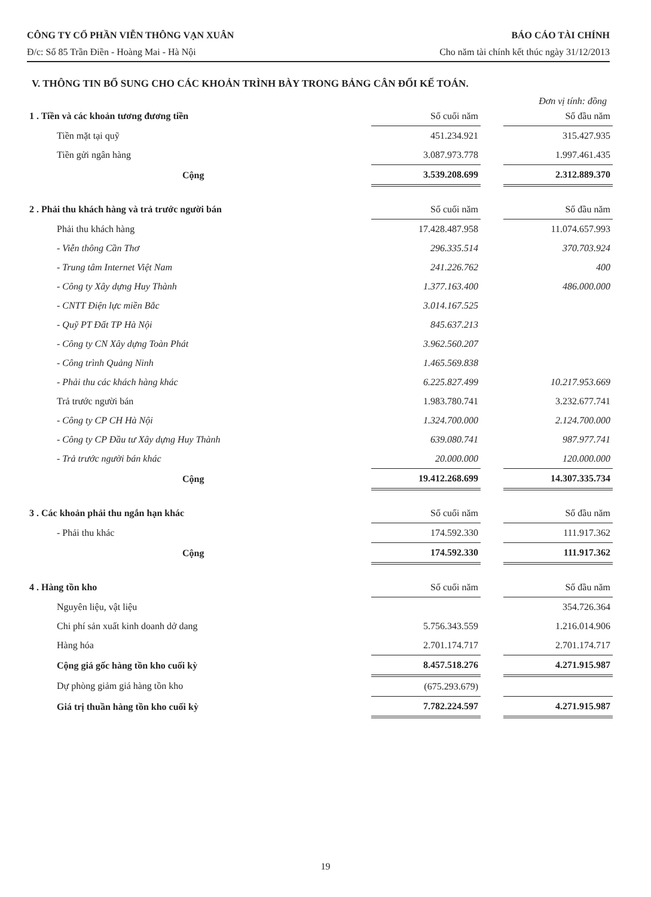CÔNG TY CỔ PHẦN VIỄN THÔNG VẠN XUÂN BÁO CÁO TÀI CHÍNH
Đ/c: Số 85 Trần Điền - Hoàng Mai - Hà Nội Cho năm tài chính kết thúc ngày 31/12/2013
V. THÔNG TIN BỔ SUNG CHO CÁC KHOẢN TRÌNH BÀY TRONG BẢNG CÂN ĐỐI KẾ TOÁN.
Đơn vị tính: đồng
| 1 . Tiền và các khoản tương đương tiền | Số cuối năm | | Số đầu năm |
| Tiền mặt tại quỹ | 451.234.921 | | 315.427.935 |
| Tiền gửi ngân hàng | 3.087.973.778 | | 1.997.461.435 |
| Cộng | 3.539.208.699 | | 2.312.889.370 |
| 2 . Phải thu khách hàng và trả trước người bán | Số cuối năm | | Số đầu năm |
| Phải thu khách hàng | 17.428.487.958 | | 11.074.657.993 |
| - Viễn thông Cần Thơ | 296.335.514 | | 370.703.924 |
| - Trung tâm Internet Việt Nam | 241.226.762 | | 400 |
| - Công ty Xây dựng Huy Thành | 1.377.163.400 | | 486.000.000 |
| - CNTT Điện lực miền Bắc | 3.014.167.525 | | |
| - Quỹ PT Đất TP Hà Nội | 845.637.213 | | |
| - Công ty CN Xây dựng Toàn Phát | 3.962.560.207 | | |
| - Công trình Quảng Ninh | 1.465.569.838 | | |
| - Phải thu các khách hàng khác | 6.225.827.499 | | 10.217.953.669 |
| Trả trước người bán | 1.983.780.741 | | 3.232.677.741 |
| - Công ty CP CH Hà Nội | 1.324.700.000 | | 2.124.700.000 |
| - Công ty CP Đầu tư Xây dựng Huy Thành | 639.080.741 | | 987.977.741 |
| - Trả trước người bán khác | 20.000.000 | | 120.000.000 |
| Cộng | 19.412.268.699 | | 14.307.335.734 |
| 3 . Các khoản phải thu ngắn hạn khác | Số cuối năm | | Số đầu năm |
| - Phải thu khác | 174.592.330 | | 111.917.362 |
| Cộng | 174.592.330 | | 111.917.362 |
| 4 . Hàng tồn kho | Số cuối năm | | Số đầu năm |
| Nguyên liệu, vật liệu | | | 354.726.364 |
| Chi phí sản xuất kinh doanh dở dang | 5.756.343.559 | | 1.216.014.906 |
| Hàng hóa | 2.701.174.717 | | 2.701.174.717 |
| Cộng giá gốc hàng tồn kho cuối kỳ | 8.457.518.276 | | 4.271.915.987 |
| Dự phòng giảm giá hàng tồn kho | (675.293.679) | | |
| Giá trị thuần hàng tồn kho cuối kỳ | 7.782.224.597 | | 4.271.915.987 |
19